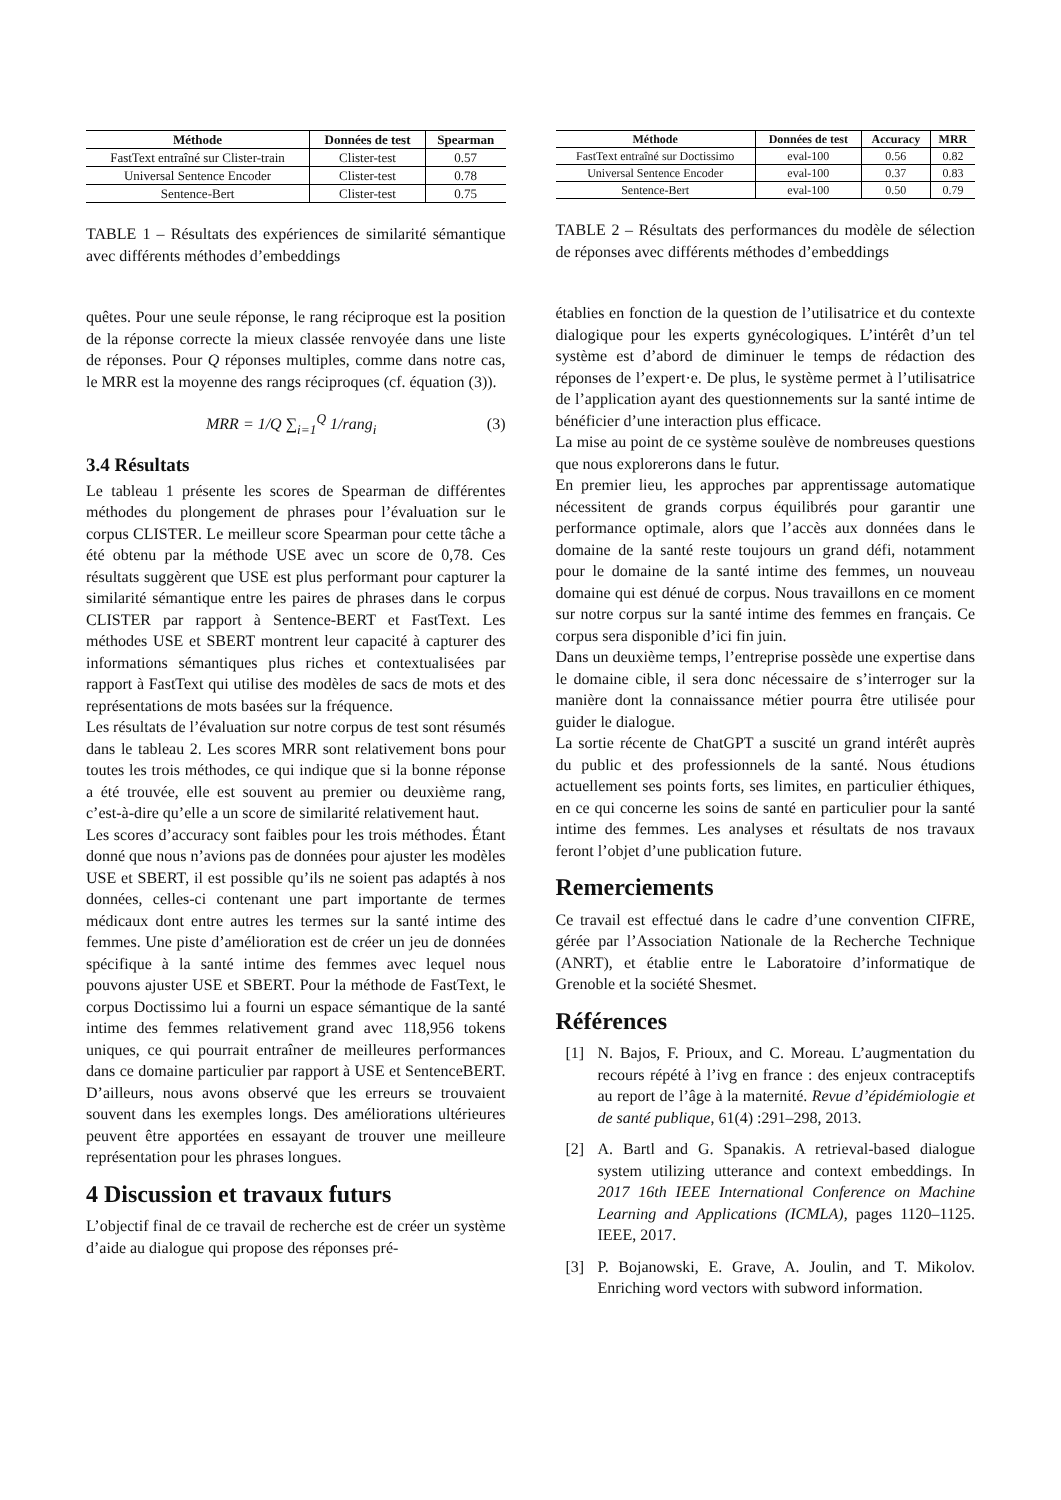| Méthode | Données de test | Spearman |
| --- | --- | --- |
| FastText entraîné sur Clister-train | Clister-test | 0.57 |
| Universal Sentence Encoder | Clister-test | 0.78 |
| Sentence-Bert | Clister-test | 0.75 |
TABLE 1 – Résultats des expériences de similarité sémantique avec différents méthodes d’embeddings
quêtes. Pour une seule réponse, le rang réciproque est la position de la réponse correcte la mieux classée renvoyée dans une liste de réponses. Pour Q réponses multiples, comme dans notre cas, le MRR est la moyenne des rangs réciproques (cf. équation (3)).
MRR = 1/Q ∑<sub>i=1</sub><sup>Q</sup> 1/rang<sub>i</sub> (3)
3.4 Résultats
Le tableau 1 présente les scores de Spearman de différentes méthodes du plongement de phrases pour l’évaluation sur le corpus CLISTER. Le meilleur score Spearman pour cette tâche a été obtenu par la méthode USE avec un score de 0,78. Ces résultats suggèrent que USE est plus performant pour capturer la similarité sémantique entre les paires de phrases dans le corpus CLISTER par rapport à Sentence-BERT et FastText. Les méthodes USE et SBERT montrent leur capacité à capturer des informations sémantiques plus riches et contextualisées par rapport à FastText qui utilise des modèles de sacs de mots et des représentations de mots basées sur la fréquence.
Les résultats de l’évaluation sur notre corpus de test sont résumés dans le tableau 2. Les scores MRR sont relativement bons pour toutes les trois méthodes, ce qui indique que si la bonne réponse a été trouvée, elle est souvent au premier ou deuxième rang, c’est-à-dire qu’elle a un score de similarité relativement haut.
Les scores d’accuracy sont faibles pour les trois méthodes. Étant donné que nous n’avions pas de données pour ajuster les modèles USE et SBERT, il est possible qu’ils ne soient pas adaptés à nos données, celles-ci contenant une part importante de termes médicaux dont entre autres les termes sur la santé intime des femmes. Une piste d’amélioration est de créer un jeu de données spécifique à la santé intime des femmes avec lequel nous pouvons ajuster USE et SBERT. Pour la méthode de FastText, le corpus Doctissimo lui a fourni un espace sémantique de la santé intime des femmes relativement grand avec 118,956 tokens uniques, ce qui pourrait entraîner de meilleures performances dans ce domaine particulier par rapport à USE et SentenceBERT. D’ailleurs, nous avons observé que les erreurs se trouvaient souvent dans les exemples longs. Des améliorations ultérieures peuvent être apportées en essayant de trouver une meilleure représentation pour les phrases longues.
4 Discussion et travaux futurs
L’objectif final de ce travail de recherche est de créer un système d’aide au dialogue qui propose des réponses pré-
| Méthode | Données de test | Accuracy | MRR |
| --- | --- | --- | --- |
| FastText entraîné sur Doctissimo | eval-100 | 0.56 | 0.82 |
| Universal Sentence Encoder | eval-100 | 0.37 | 0.83 |
| Sentence-Bert | eval-100 | 0.50 | 0.79 |
TABLE 2 – Résultats des performances du modèle de sélection de réponses avec différents méthodes d’embeddings
établies en fonction de la question de l’utilisatrice et du contexte dialogique pour les experts gynécologiques. L’intérêt d’un tel système est d’abord de diminuer le temps de rédaction des réponses de l’expert·e. De plus, le système permet à l’utilisatrice de l’application ayant des questionnements sur la santé intime de bénéficier d’une interaction plus efficace.
La mise au point de ce système soulève de nombreuses questions que nous explorerons dans le futur.
En premier lieu, les approches par apprentissage automatique nécessitent de grands corpus équilibrés pour garantir une performance optimale, alors que l’accès aux données dans le domaine de la santé reste toujours un grand défi, notamment pour le domaine de la santé intime des femmes, un nouveau domaine qui est dénué de corpus. Nous travaillons en ce moment sur notre corpus sur la santé intime des femmes en français. Ce corpus sera disponible d’ici fin juin.
Dans un deuxième temps, l’entreprise possède une expertise dans le domaine cible, il sera donc nécessaire de s’interroger sur la manière dont la connaissance métier pourra être utilisée pour guider le dialogue.
La sortie récente de ChatGPT a suscité un grand intérêt auprès du public et des professionnels de la santé. Nous étudions actuellement ses points forts, ses limites, en particulier éthiques, en ce qui concerne les soins de santé en particulier pour la santé intime des femmes. Les analyses et résultats de nos travaux feront l’objet d’une publication future.
Remerciements
Ce travail est effectué dans le cadre d’une convention CIFRE, gérée par l’Association Nationale de la Recherche Technique (ANRT), et établie entre le Laboratoire d’informatique de Grenoble et la société Shesmet.
Références
[1] N. Bajos, F. Prioux, and C. Moreau. L’augmentation du recours répété à l’ivg en france : des enjeux contraceptifs au report de l’âge à la maternité. Revue d’épidémiologie et de santé publique, 61(4) :291–298, 2013.
[2] A. Bartl and G. Spanakis. A retrieval-based dialogue system utilizing utterance and context embeddings. In 2017 16th IEEE International Conference on Machine Learning and Applications (ICMLA), pages 1120–1125. IEEE, 2017.
[3] P. Bojanowski, E. Grave, A. Joulin, and T. Mikolov. Enriching word vectors with subword information.